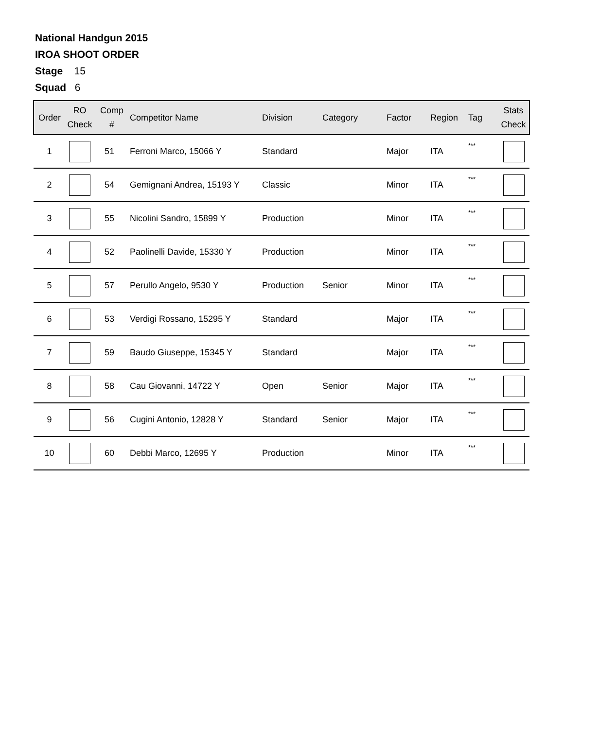National Handgun 2015
IROA SHOOT ORDER
Stage 15
Squad 6
| Order | RO Check | Comp # | Competitor Name | Division | Category | Factor | Region | Tag | Stats Check |
| --- | --- | --- | --- | --- | --- | --- | --- | --- | --- |
| 1 | | 51 | Ferroni Marco, 15066 Y | Standard | | Major | ITA | *** | |
| 2 | | 54 | Gemignani Andrea, 15193 Y | Classic | | Minor | ITA | *** | |
| 3 | | 55 | Nicolini Sandro, 15899 Y | Production | | Minor | ITA | *** | |
| 4 | | 52 | Paolinelli Davide, 15330 Y | Production | | Minor | ITA | *** | |
| 5 | | 57 | Perullo Angelo, 9530 Y | Production | Senior | Minor | ITA | *** | |
| 6 | | 53 | Verdigi Rossano, 15295 Y | Standard | | Major | ITA | *** | |
| 7 | | 59 | Baudo Giuseppe, 15345 Y | Standard | | Major | ITA | *** | |
| 8 | | 58 | Cau Giovanni, 14722 Y | Open | Senior | Major | ITA | *** | |
| 9 | | 56 | Cugini Antonio, 12828 Y | Standard | Senior | Major | ITA | *** | |
| 10 | | 60 | Debbi Marco, 12695 Y | Production | | Minor | ITA | *** | |